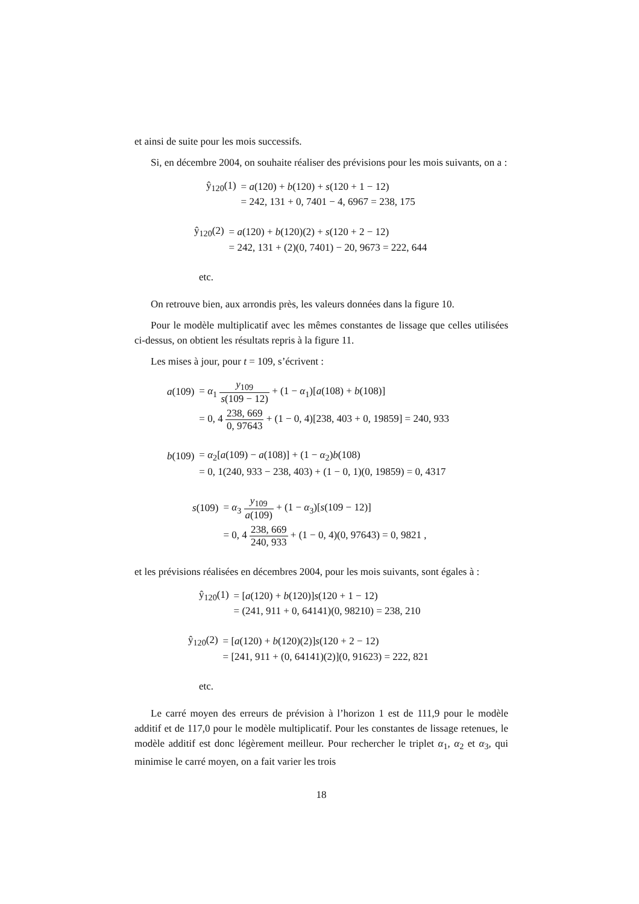et ainsi de suite pour les mois successifs.
Si, en décembre 2004, on souhaite réaliser des prévisions pour les mois suivants, on a :
| ŷ<sub>120</sub>(1) | = a (120) + b (120) + s (120 + 1 − 12) |
| | = 242, 131 + 0, 7401 − 4, 6967 = 238, 175 |
| ŷ<sub>120</sub>(2) | = a (120) + b (120)(2) + s (120 + 2 − 12) |
| | = 242, 131 + (2)(0, 7401) − 20, 9673 = 222, 644 |
etc.
On retrouve bien, aux arrondis près, les valeurs données dans la figure 10.
Pour le modèle multiplicatif avec les mêmes constantes de lissage que celles utilisées ci-dessus, on obtient les résultats repris à la figure 11.
Les mises à jour, pour t = 109, s’écrivent :
| a (109) | = α<sub>1</sub> y<sub>109</sub> s (109 − 12) + (1 − α<sub>1</sub>)[ a (108) + b (108)] |
| | = 0, 4 238, 669 0, 97643 + (1 − 0, 4)[238, 403 + 0, 19859] = 240, 933 |
| b (109) | = α<sub>2</sub>[ a (109) − a (108)] + (1 − α<sub>2</sub>) b (108) |
| | = 0, 1(240, 933 − 238, 403) + (1 − 0, 1)(0, 19859) = 0, 4317 |
| s (109) | = α<sub>3</sub> y<sub>109</sub> a (109) + (1 − α<sub>3</sub>)[ s (109 − 12)] |
| | = 0, 4 238, 669 240, 933 + (1 − 0, 4)(0, 97643) = 0, 9821 , |
et les prévisions réalisées en décembres 2004, pour les mois suivants, sont égales à :
| ŷ<sub>120</sub>(1) | = [ a (120) + b (120)] s (120 + 1 − 12) |
| | = (241, 911 + 0, 64141)(0, 98210) = 238, 210 |
| ŷ<sub>120</sub>(2) | = [ a (120) + b (120)(2)] s (120 + 2 − 12) |
| | = [241, 911 + (0, 64141)(2)](0, 91623) = 222, 821 |
etc.
Le carré moyen des erreurs de prévision à l’horizon 1 est de 111,9 pour le modèle additif et de 117,0 pour le modèle multiplicatif. Pour les constantes de lissage retenues, le modèle additif est donc légèrement meilleur. Pour rechercher le triplet α<sub>1</sub>, α<sub>2</sub> et α<sub>3</sub>, qui minimise le carré moyen, on a fait varier les trois
18